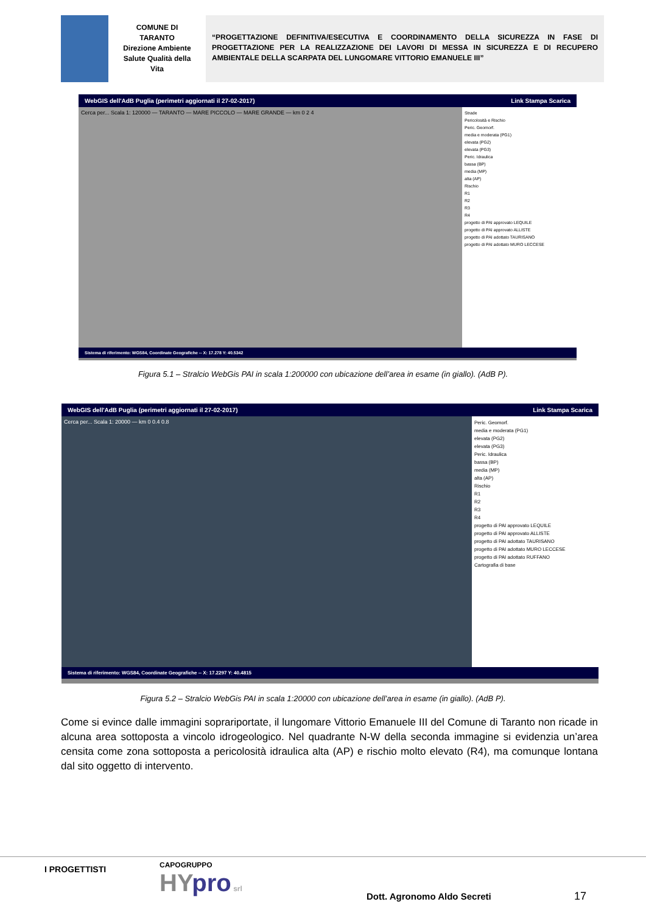COMUNE DI
TARANTO
Direzione Ambiente
Salute Qualità della
Vita
“PROGETTAZIONE DEFINITIVA/ESECUTIVA E COORDINAMENTO DELLA SICUREZZA IN FASE DI PROGETTAZIONE PER LA REALIZZAZIONE DEI LAVORI DI MESSA IN SICUREZZA E DI RECUPERO AMBIENTALE DELLA SCARPATA DEL LUNGOMARE VITTORIO EMANUELE III”
WebGIS dell'AdB Puglia (perimetri aggiornati il 27-02-2017) Link Stampa Scarica
Cerca per... Scala 1: 120000 — TARANTO — MARE PICCOLO — MARE GRANDE — km 0 2 4
Strade
Pericolosità e Rischio
Peric. Geomorf.
media e moderata (PG1)
elevata (PG2)
elevata (PG3)
Peric. Idraulica
bassa (BP)
media (MP)
alta (AP)
Rischio
R1
R2
R3
R4
progetto di PAI approvato LEQUILE
progetto di PAI approvato ALLISTE
progetto di PAI adottato TAURISANO
progetto di PAI adottato MURO LECCESE
Sistema di riferimento: WGS84, Coordinate Geografiche -- X: 17.278 Y: 40.5342
Figura 5.1 – Stralcio WebGis PAI in scala 1:200000 con ubicazione dell’area in esame (in giallo). (AdB P).
WebGIS dell'AdB Puglia (perimetri aggiornati il 27-02-2017) Link Stampa Scarica
Cerca per... Scala 1: 20000 — km 0 0.4 0.8
Peric. Geomorf.
media e moderata (PG1)
elevata (PG2)
elevata (PG3)
Peric. Idraulica
bassa (BP)
media (MP)
alta (AP)
Rischio
R1
R2
R3
R4
progetto di PAI approvato LEQUILE
progetto di PAI approvato ALLISTE
progetto di PAI adottato TAURISANO
progetto di PAI adottato MURO LECCESE
progetto di PAI adottato RUFFANO
Cartografia di base
Sistema di riferimento: WGS84, Coordinate Geografiche -- X: 17.2297 Y: 40.4815
Figura 5.2 – Stralcio WebGis PAI in scala 1:20000 con ubicazione dell’area in esame (in giallo). (AdB P).
Come si evince dalle immagini soprariportate, il lungomare Vittorio Emanuele III del Comune di Taranto non ricade in alcuna area sottoposta a vincolo idrogeologico. Nel quadrante N-W della seconda immagine si evidenzia un’area censita come zona sottoposta a pericolosità idraulica alta (AP) e rischio molto elevato (R4), ma comunque lontana dal sito oggetto di intervento.
I PROGETTISTI
CAPOGRUPPO
HY pro srl
Dott. Agronomo Aldo Secreti 17